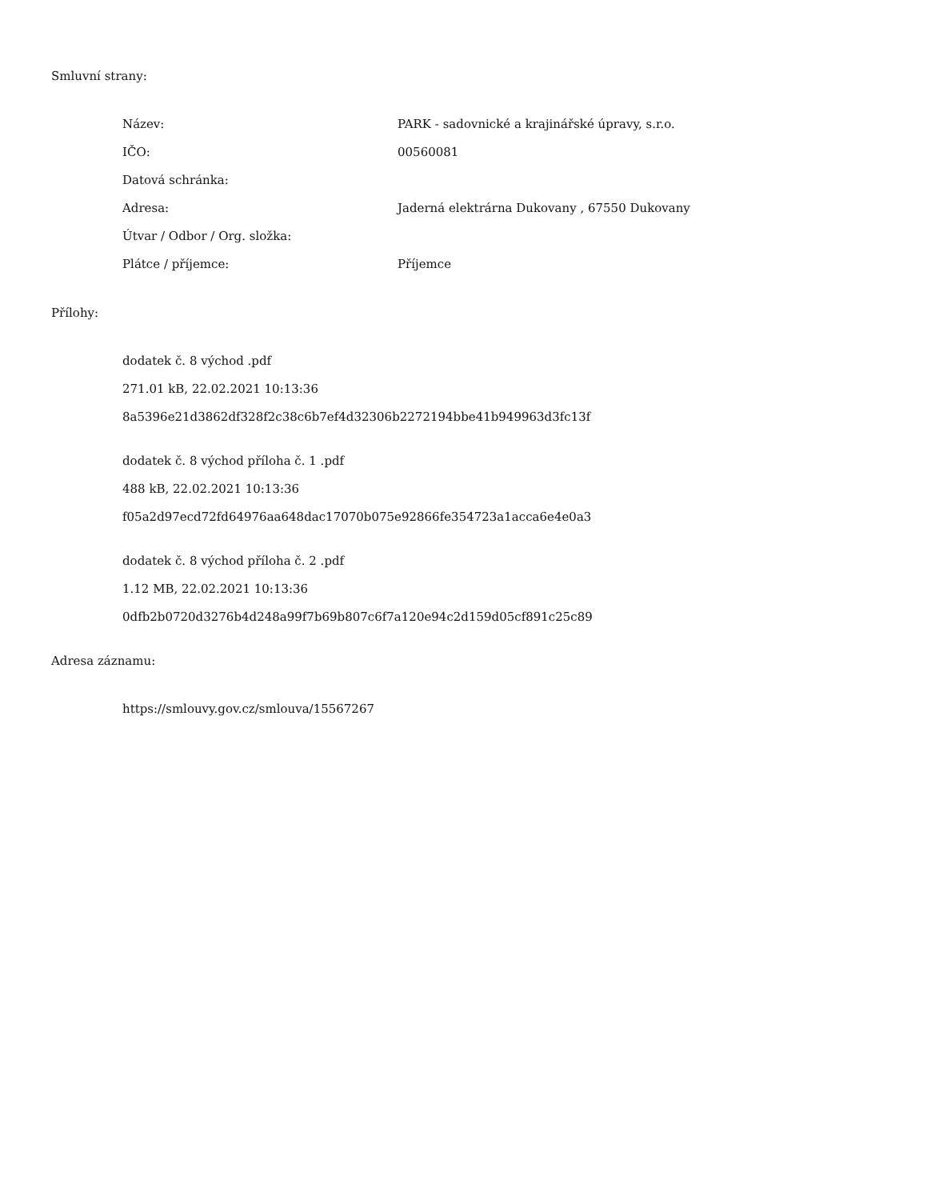Smluvní strany:
| Název: | PARK - sadovnické a krajinářské úpravy, s.r.o. |
| IČO: | 00560081 |
| Datová schránka: | |
| Adresa: | Jaderná elektrárna Dukovany , 67550 Dukovany |
| Útvar / Odbor / Org. složka: | |
| Plátce / příjemce: | Příjemce |
Přílohy:
dodatek č. 8 východ .pdf
271.01 kB, 22.02.2021 10:13:36
8a5396e21d3862df328f2c38c6b7ef4d32306b2272194bbe41b949963d3fc13f
dodatek č. 8 východ příloha č. 1 .pdf
488 kB, 22.02.2021 10:13:36
f05a2d97ecd72fd64976aa648dac17070b075e92866fe354723a1acca6e4e0a3
dodatek č. 8 východ příloha č. 2 .pdf
1.12 MB, 22.02.2021 10:13:36
0dfb2b0720d3276b4d248a99f7b69b807c6f7a120e94c2d159d05cf891c25c89
Adresa záznamu:
https://smlouvy.gov.cz/smlouva/15567267